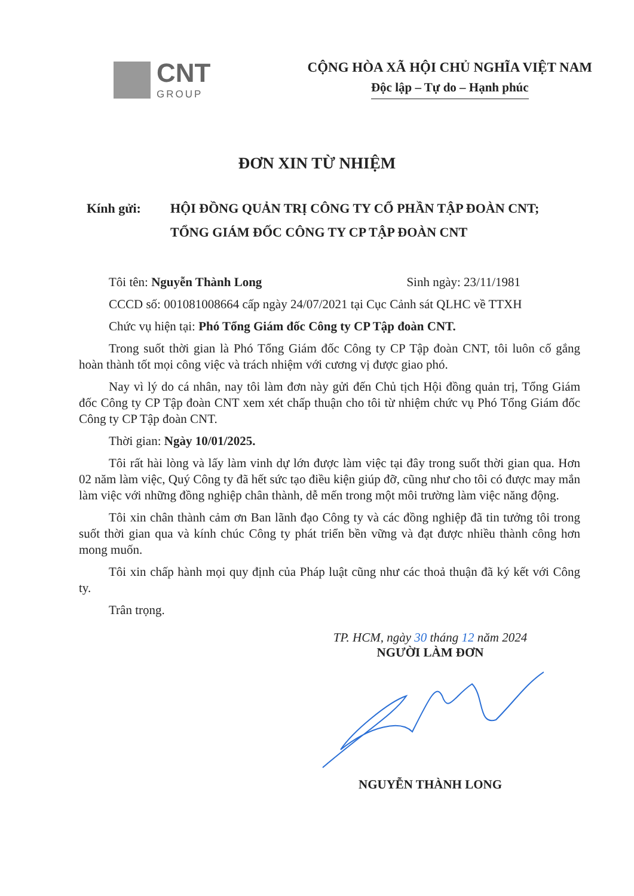CNT
GROUP
CỘNG HÒA XÃ HỘI CHỦ NGHĨA VIỆT NAM
Độc lập – Tự do – Hạnh phúc
ĐƠN XIN TỪ NHIỆM
Kính gửi: HỘI ĐỒNG QUẢN TRỊ CÔNG TY CỔ PHẦN TẬP ĐOÀN CNT;
TỔNG GIÁM ĐỐC CÔNG TY CP TẬP ĐOÀN CNT
Tôi tên: Nguyễn Thành Long Sinh ngày: 23/11/1981
CCCD số: 001081008664 cấp ngày 24/07/2021 tại Cục Cảnh sát QLHC về TTXH
Chức vụ hiện tại: Phó Tổng Giám đốc Công ty CP Tập đoàn CNT.
Trong suốt thời gian là Phó Tổng Giám đốc Công ty CP Tập đoàn CNT, tôi luôn cố gắng hoàn thành tốt mọi công việc và trách nhiệm với cương vị được giao phó.
Nay vì lý do cá nhân, nay tôi làm đơn này gửi đến Chủ tịch Hội đồng quản trị, Tổng Giám đốc Công ty CP Tập đoàn CNT xem xét chấp thuận cho tôi từ nhiệm chức vụ Phó Tổng Giám đốc Công ty CP Tập đoàn CNT.
Thời gian: Ngày 10/01/2025.
Tôi rất hài lòng và lấy làm vinh dự lớn được làm việc tại đây trong suốt thời gian qua. Hơn 02 năm làm việc, Quý Công ty đã hết sức tạo điều kiện giúp đỡ, cũng như cho tôi có được may mắn làm việc với những đồng nghiệp chân thành, dễ mến trong một môi trường làm việc năng động.
Tôi xin chân thành cảm ơn Ban lãnh đạo Công ty và các đồng nghiệp đã tin tưởng tôi trong suốt thời gian qua và kính chúc Công ty phát triển bền vững và đạt được nhiều thành công hơn mong muốn.
Tôi xin chấp hành mọi quy định của Pháp luật cũng như các thoả thuận đã ký kết với Công ty.
Trân trọng.
TP. HCM, ngày 30 tháng 12 năm 2024
NGƯỜI LÀM ĐƠN
NGUYỄN THÀNH LONG